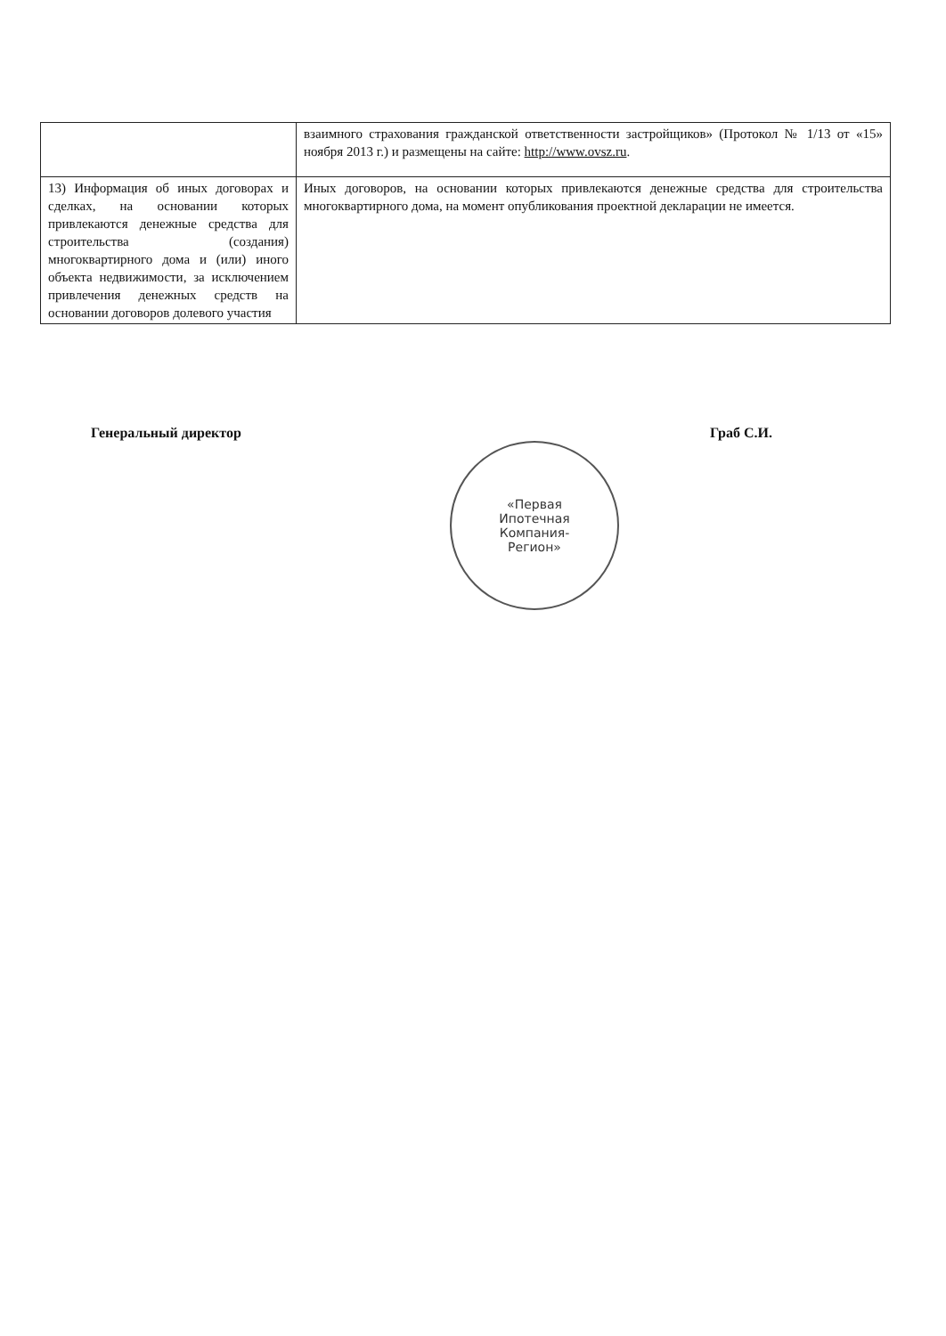| | взаимного страхования гражданской ответственности застройщиков» (Протокол № 1/13 от «15» ноября 2013 г.) и размещены на сайте: http://www.ovsz.ru . |
| 13) Информация об иных договорах и сделках, на основании которых привлекаются денежные средства для строительства (создания) многоквартирного дома и (или) иного объекта недвижимости, за исключением привлечения денежных средств на основании договоров долевого участия | Иных договоров, на основании которых привлекаются денежные средства для строительства многоквартирного дома, на момент опубликования проектной декларации не имеется. |
Генеральный директор Граб С.И.
«Первая
Ипотечная
Компания-
Регион»